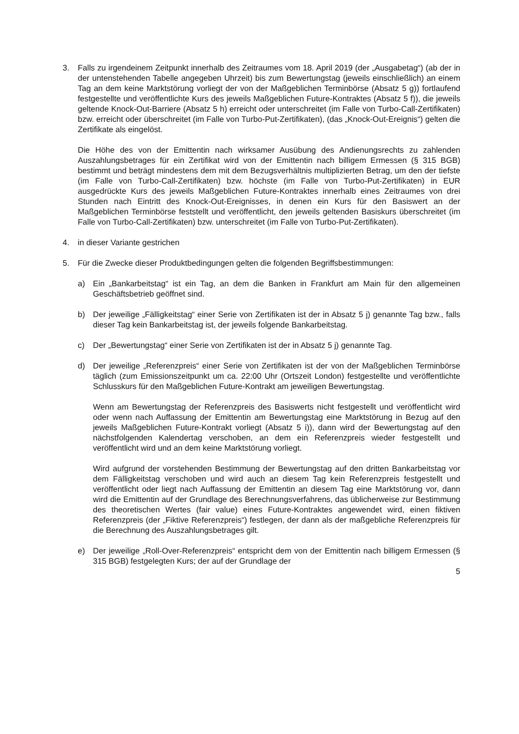3. Falls zu irgendeinem Zeitpunkt innerhalb des Zeitraumes vom 18. April 2019 (der „Ausgabetag“) (ab der in der untenstehenden Tabelle angegeben Uhrzeit) bis zum Bewertungstag (jeweils einschließlich) an einem Tag an dem keine Marktstörung vorliegt der von der Maßgeblichen Terminbörse (Absatz 5 g)) fortlaufend festgestellte und veröffentlichte Kurs des jeweils Maßgeblichen Future-Kontraktes (Absatz 5 f)), die jeweils geltende Knock-Out-Barriere (Absatz 5 h) erreicht oder unterschreitet (im Falle von Turbo-Call-Zertifikaten) bzw. erreicht oder überschreitet (im Falle von Turbo-Put-Zertifikaten), (das „Knock-Out-Ereignis“) gelten die Zertifikate als eingelöst.
Die Höhe des von der Emittentin nach wirksamer Ausübung des Andienungsrechts zu zahlenden Auszahlungsbetrages für ein Zertifikat wird von der Emittentin nach billigem Ermessen (§ 315 BGB) bestimmt und beträgt mindestens dem mit dem Bezugsverhältnis multiplizierten Betrag, um den der tiefste (im Falle von Turbo-Call-Zertifikaten) bzw. höchste (im Falle von Turbo-Put-Zertifikaten) in EUR ausgedrückte Kurs des jeweils Maßgeblichen Future-Kontraktes innerhalb eines Zeitraumes von drei Stunden nach Eintritt des Knock-Out-Ereignisses, in denen ein Kurs für den Basiswert an der Maßgeblichen Terminbörse feststellt und veröffentlicht, den jeweils geltenden Basiskurs überschreitet (im Falle von Turbo-Call-Zertifikaten) bzw. unterschreitet (im Falle von Turbo-Put-Zertifikaten).
4. in dieser Variante gestrichen
5. Für die Zwecke dieser Produktbedingungen gelten die folgenden Begriffsbestimmungen:
a) Ein „Bankarbeitstag“ ist ein Tag, an dem die Banken in Frankfurt am Main für den allgemeinen Geschäftsbetrieb geöffnet sind.
b) Der jeweilige „Fälligkeitstag“ einer Serie von Zertifikaten ist der in Absatz 5 j) genannte Tag bzw., falls dieser Tag kein Bankarbeitstag ist, der jeweils folgende Bankarbeitstag.
c) Der „Bewertungstag“ einer Serie von Zertifikaten ist der in Absatz 5 j) genannte Tag.
d) Der jeweilige „Referenzpreis“ einer Serie von Zertifikaten ist der von der Maßgeblichen Terminbörse täglich (zum Emissionszeitpunkt um ca. 22:00 Uhr (Ortszeit London) festgestellte und veröffentlichte Schlusskurs für den Maßgeblichen Future-Kontrakt am jeweiligen Bewertungstag.
Wenn am Bewertungstag der Referenzpreis des Basiswerts nicht festgestellt und veröffentlicht wird oder wenn nach Auffassung der Emittentin am Bewertungstag eine Marktstörung in Bezug auf den jeweils Maßgeblichen Future-Kontrakt vorliegt (Absatz 5 i)), dann wird der Bewertungstag auf den nächstfolgenden Kalendertag verschoben, an dem ein Referenzpreis wieder festgestellt und veröffentlicht wird und an dem keine Marktstörung vorliegt.
Wird aufgrund der vorstehenden Bestimmung der Bewertungstag auf den dritten Bankarbeitstag vor dem Fälligkeitstag verschoben und wird auch an diesem Tag kein Referenzpreis festgestellt und veröffentlicht oder liegt nach Auffassung der Emittentin an diesem Tag eine Marktstörung vor, dann wird die Emittentin auf der Grundlage des Berechnungsverfahrens, das üblicherweise zur Bestimmung des theoretischen Wertes (fair value) eines Future-Kontraktes angewendet wird, einen fiktiven Referenzpreis (der „Fiktive Referenzpreis“) festlegen, der dann als der maßgebliche Referenzpreis für die Berechnung des Auszahlungsbetrages gilt.
e) Der jeweilige „Roll-Over-Referenzpreis“ entspricht dem von der Emittentin nach billigem Ermessen (§ 315 BGB) festgelegten Kurs; der auf der Grundlage der
5